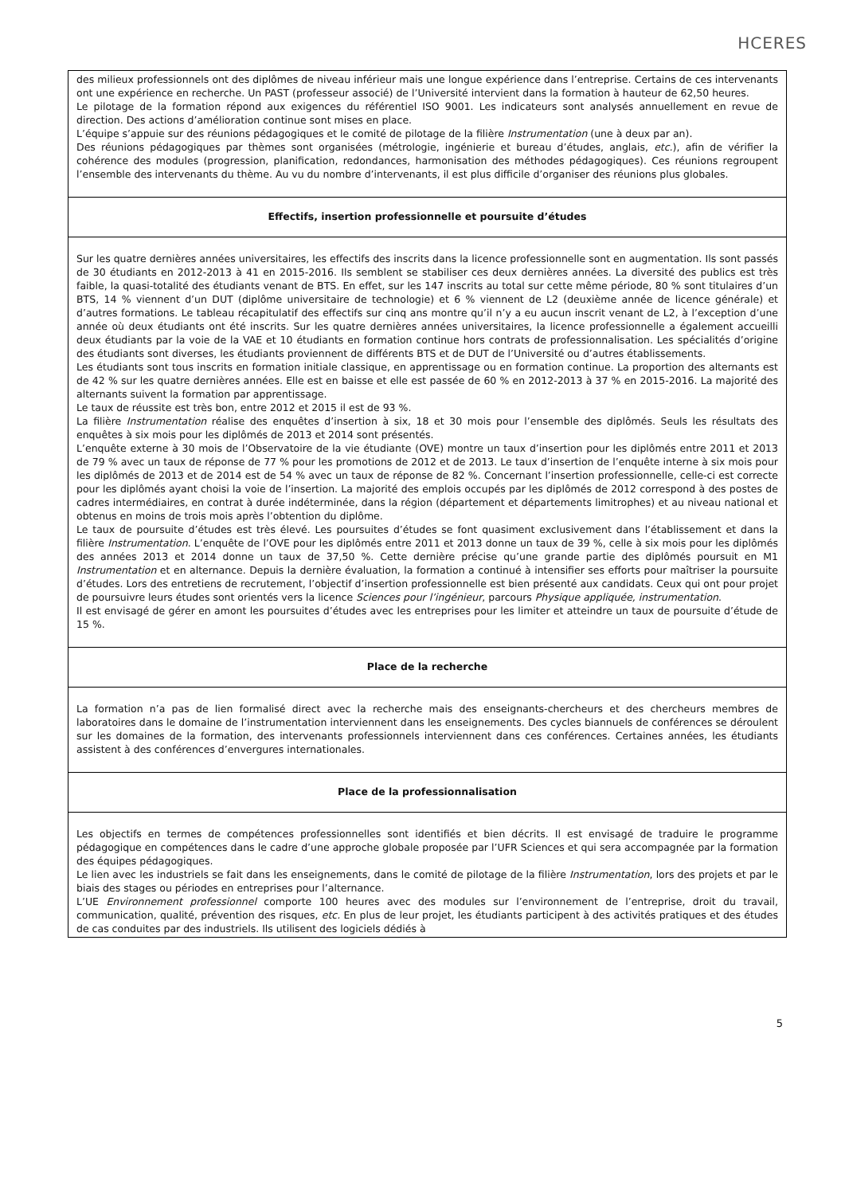HCERES
des milieux professionnels ont des diplômes de niveau inférieur mais une longue expérience dans l’entreprise. Certains de ces intervenants ont une expérience en recherche. Un PAST (professeur associé) de l’Université intervient dans la formation à hauteur de 62,50 heures.
Le pilotage de la formation répond aux exigences du référentiel ISO 9001. Les indicateurs sont analysés annuellement en revue de direction. Des actions d’amélioration continue sont mises en place.
L’équipe s’appuie sur des réunions pédagogiques et le comité de pilotage de la filière Instrumentation (une à deux par an).
Des réunions pédagogiques par thèmes sont organisées (métrologie, ingénierie et bureau d’études, anglais, etc.), afin de vérifier la cohérence des modules (progression, planification, redondances, harmonisation des méthodes pédagogiques). Ces réunions regroupent l’ensemble des intervenants du thème. Au vu du nombre d’intervenants, il est plus difficile d’organiser des réunions plus globales.
Effectifs, insertion professionnelle et poursuite d’études
Sur les quatre dernières années universitaires, les effectifs des inscrits dans la licence professionnelle sont en augmentation. Ils sont passés de 30 étudiants en 2012-2013 à 41 en 2015-2016. Ils semblent se stabiliser ces deux dernières années. La diversité des publics est très faible, la quasi-totalité des étudiants venant de BTS. En effet, sur les 147 inscrits au total sur cette même période, 80 % sont titulaires d’un BTS, 14 % viennent d’un DUT (diplôme universitaire de technologie) et 6 % viennent de L2 (deuxième année de licence générale) et d’autres formations. Le tableau récapitulatif des effectifs sur cinq ans montre qu’il n’y a eu aucun inscrit venant de L2, à l’exception d’une année où deux étudiants ont été inscrits. Sur les quatre dernières années universitaires, la licence professionnelle a également accueilli deux étudiants par la voie de la VAE et 10 étudiants en formation continue hors contrats de professionnalisation. Les spécialités d’origine des étudiants sont diverses, les étudiants proviennent de différents BTS et de DUT de l’Université ou d’autres établissements.
Les étudiants sont tous inscrits en formation initiale classique, en apprentissage ou en formation continue. La proportion des alternants est de 42 % sur les quatre dernières années. Elle est en baisse et elle est passée de 60 % en 2012-2013 à 37 % en 2015-2016. La majorité des alternants suivent la formation par apprentissage.
Le taux de réussite est très bon, entre 2012 et 2015 il est de 93 %.
La filière Instrumentation réalise des enquêtes d’insertion à six, 18 et 30 mois pour l’ensemble des diplômés. Seuls les résultats des enquêtes à six mois pour les diplômés de 2013 et 2014 sont présentés.
L’enquête externe à 30 mois de l’Observatoire de la vie étudiante (OVE) montre un taux d’insertion pour les diplômés entre 2011 et 2013 de 79 % avec un taux de réponse de 77 % pour les promotions de 2012 et de 2013. Le taux d’insertion de l’enquête interne à six mois pour les diplômés de 2013 et de 2014 est de 54 % avec un taux de réponse de 82 %. Concernant l’insertion professionnelle, celle-ci est correcte pour les diplômés ayant choisi la voie de l’insertion. La majorité des emplois occupés par les diplômés de 2012 correspond à des postes de cadres intermédiaires, en contrat à durée indéterminée, dans la région (département et départements limitrophes) et au niveau national et obtenus en moins de trois mois après l’obtention du diplôme.
Le taux de poursuite d’études est très élevé. Les poursuites d’études se font quasiment exclusivement dans l’établissement et dans la filière Instrumentation. L’enquête de l’OVE pour les diplômés entre 2011 et 2013 donne un taux de 39 %, celle à six mois pour les diplômés des années 2013 et 2014 donne un taux de 37,50 %. Cette dernière précise qu’une grande partie des diplômés poursuit en M1 Instrumentation et en alternance. Depuis la dernière évaluation, la formation a continué à intensifier ses efforts pour maîtriser la poursuite d’études. Lors des entretiens de recrutement, l’objectif d’insertion professionnelle est bien présenté aux candidats. Ceux qui ont pour projet de poursuivre leurs études sont orientés vers la licence Sciences pour l’ingénieur, parcours Physique appliquée, instrumentation.
Il est envisagé de gérer en amont les poursuites d’études avec les entreprises pour les limiter et atteindre un taux de poursuite d’étude de 15 %.
Place de la recherche
La formation n’a pas de lien formalisé direct avec la recherche mais des enseignants-chercheurs et des chercheurs membres de laboratoires dans le domaine de l’instrumentation interviennent dans les enseignements. Des cycles biannuels de conférences se déroulent sur les domaines de la formation, des intervenants professionnels interviennent dans ces conférences. Certaines années, les étudiants assistent à des conférences d’envergures internationales.
Place de la professionnalisation
Les objectifs en termes de compétences professionnelles sont identifiés et bien décrits. Il est envisagé de traduire le programme pédagogique en compétences dans le cadre d’une approche globale proposée par l’UFR Sciences et qui sera accompagnée par la formation des équipes pédagogiques.
Le lien avec les industriels se fait dans les enseignements, dans le comité de pilotage de la filière Instrumentation, lors des projets et par le biais des stages ou périodes en entreprises pour l’alternance.
L’UE Environnement professionnel comporte 100 heures avec des modules sur l’environnement de l’entreprise, droit du travail, communication, qualité, prévention des risques, etc. En plus de leur projet, les étudiants participent à des activités pratiques et des études de cas conduites par des industriels. Ils utilisent des logiciels dédiés à
5